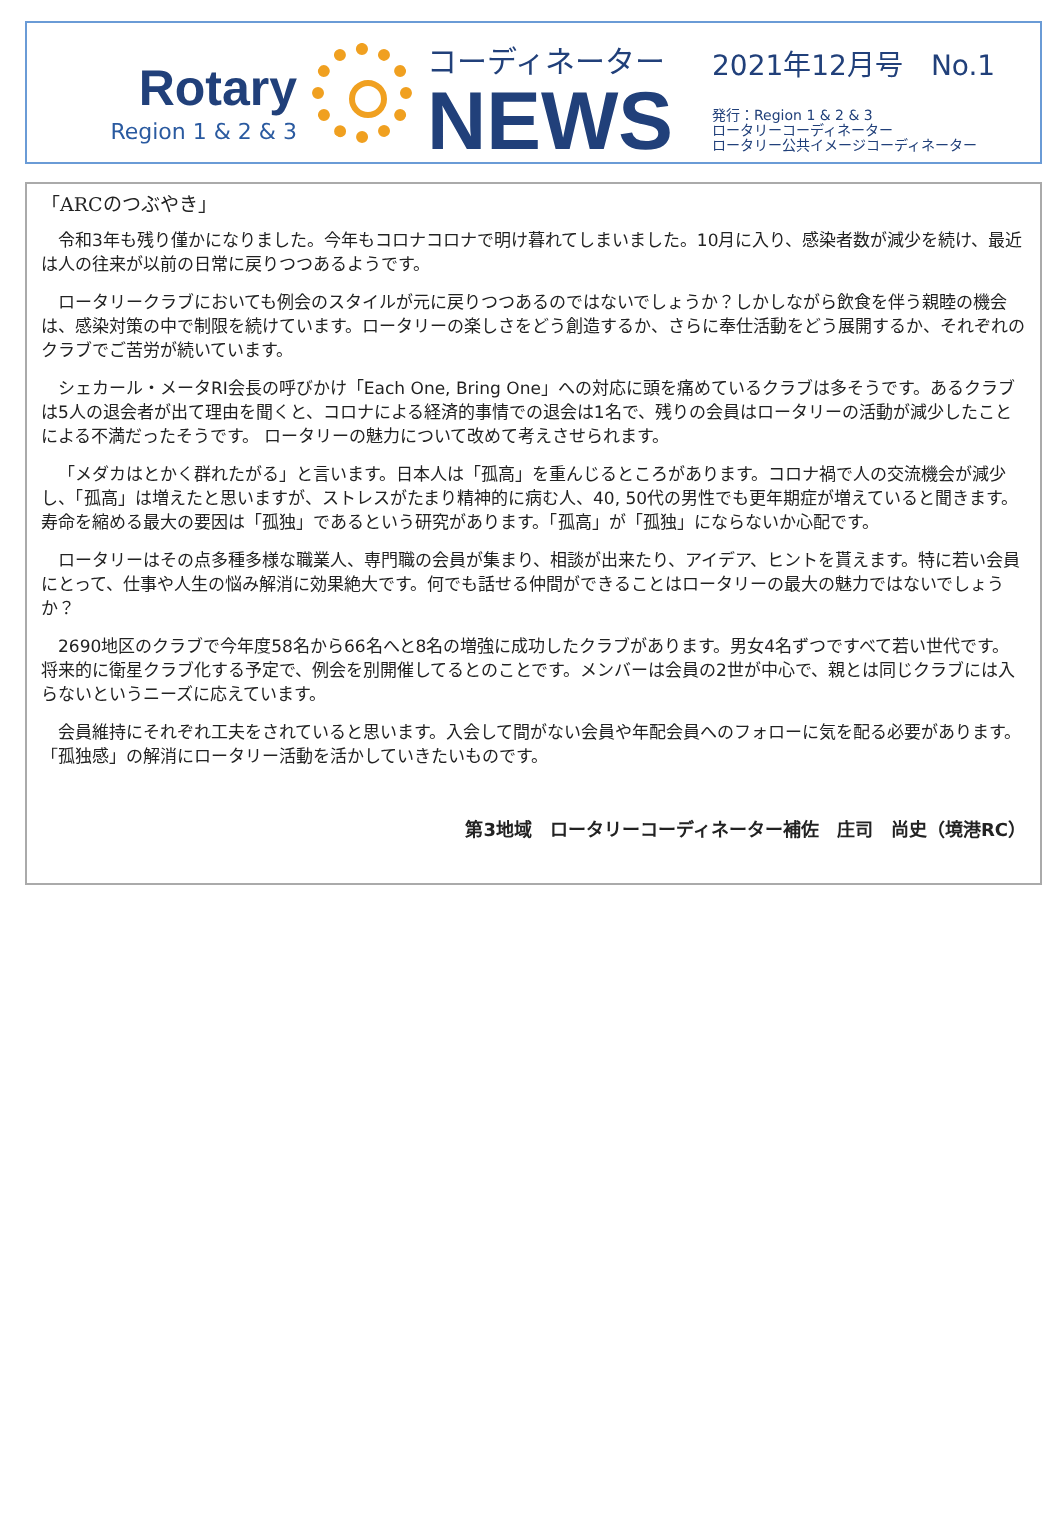Rotary
Region 1 & 2 & 3
コーディネーター
NEWS
2021年12月号　No.1
発行：Region 1 & 2 & 3
ロータリーコーディネーター
ロータリー公共イメージコーディネーター
「ARCのつぶやき」
令和3年も残り僅かになりました。今年もコロナコロナで明け暮れてしまいました。10月に入り、感染者数が減少を続け、最近は人の往来が以前の日常に戻りつつあるようです。
ロータリークラブにおいても例会のスタイルが元に戻りつつあるのではないでしょうか？しかしながら飲食を伴う親睦の機会は、感染対策の中で制限を続けています。ロータリーの楽しさをどう創造するか、さらに奉仕活動をどう展開するか、それぞれのクラブでご苦労が続いています。
シェカール・メータRI会長の呼びかけ「Each One, Bring One」への対応に頭を痛めているクラブは多そうです。あるクラブは5人の退会者が出て理由を聞くと、コロナによる経済的事情での退会は1名で、残りの会員はロータリーの活動が減少したことによる不満だったそうです。 ロータリーの魅力について改めて考えさせられます。
「メダカはとかく群れたがる」と言います。日本人は「孤高」を重んじるところがあります。コロナ禍で人の交流機会が減少し、「孤高」は増えたと思いますが、ストレスがたまり精神的に病む人、40, 50代の男性でも更年期症が増えていると聞きます。寿命を縮める最大の要因は「孤独」であるという研究があります。「孤高」が「孤独」にならないか心配です。
ロータリーはその点多種多様な職業人、専門職の会員が集まり、相談が出来たり、アイデア、ヒントを貰えます。特に若い会員にとって、仕事や人生の悩み解消に効果絶大です。何でも話せる仲間ができることはロータリーの最大の魅力ではないでしょうか？
2690地区のクラブで今年度58名から66名へと8名の増強に成功したクラブがあります。男女4名ずつですべて若い世代です。将来的に衛星クラブ化する予定で、例会を別開催してるとのことです。メンバーは会員の2世が中心で、親とは同じクラブには入らないというニーズに応えています。
会員維持にそれぞれ工夫をされていると思います。入会して間がない会員や年配会員へのフォローに気を配る必要があります。「孤独感」の解消にロータリー活動を活かしていきたいものです。
第3地域　ロータリーコーディネーター補佐　庄司　尚史（境港RC）